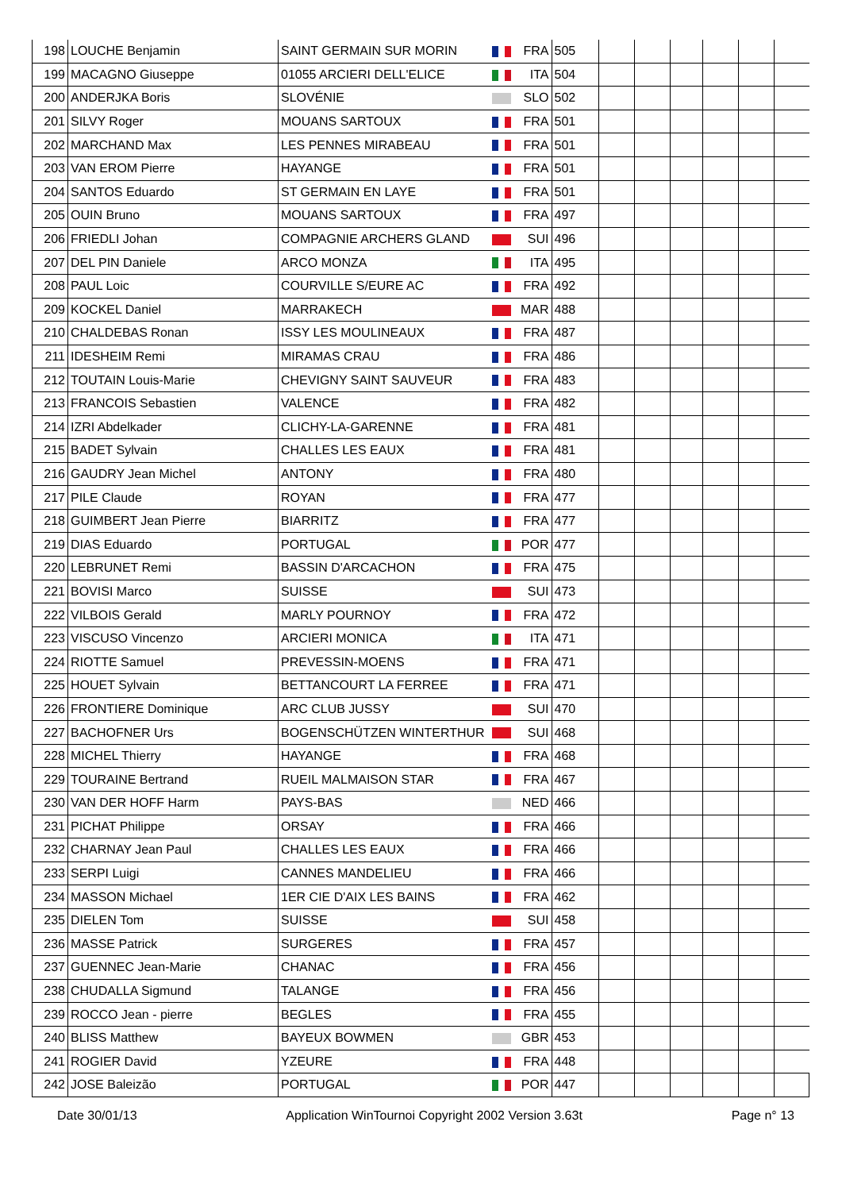| 198 | LOUCHE Benjamin | SAINT GERMAIN SUR MORIN | | FRA | 505 | | | | | | |
| 199 | MACAGNO Giuseppe | 01055 ARCIERI DELL'ELICE | | ITA | 504 | | | | | | |
| 200 | ANDERJKA Boris | SLOVÉNIE | | SLO | 502 | | | | | | |
| 201 | SILVY Roger | MOUANS SARTOUX | | FRA | 501 | | | | | | |
| 202 | MARCHAND Max | LES PENNES MIRABEAU | | FRA | 501 | | | | | | |
| 203 | VAN EROM Pierre | HAYANGE | | FRA | 501 | | | | | | |
| 204 | SANTOS Eduardo | ST GERMAIN EN LAYE | | FRA | 501 | | | | | | |
| 205 | OUIN Bruno | MOUANS SARTOUX | | FRA | 497 | | | | | | |
| 206 | FRIEDLI Johan | COMPAGNIE ARCHERS GLAND | | SUI | 496 | | | | | | |
| 207 | DEL PIN Daniele | ARCO MONZA | | ITA | 495 | | | | | | |
| 208 | PAUL Loic | COURVILLE S/EURE AC | | FRA | 492 | | | | | | |
| 209 | KOCKEL Daniel | MARRAKECH | | MAR | 488 | | | | | | |
| 210 | CHALDEBAS Ronan | ISSY LES MOULINEAUX | | FRA | 487 | | | | | | |
| 211 | IDESHEIM Remi | MIRAMAS CRAU | | FRA | 486 | | | | | | |
| 212 | TOUTAIN Louis-Marie | CHEVIGNY SAINT SAUVEUR | | FRA | 483 | | | | | | |
| 213 | FRANCOIS Sebastien | VALENCE | | FRA | 482 | | | | | | |
| 214 | IZRI Abdelkader | CLICHY-LA-GARENNE | | FRA | 481 | | | | | | |
| 215 | BADET Sylvain | CHALLES LES EAUX | | FRA | 481 | | | | | | |
| 216 | GAUDRY Jean Michel | ANTONY | | FRA | 480 | | | | | | |
| 217 | PILE Claude | ROYAN | | FRA | 477 | | | | | | |
| 218 | GUIMBERT Jean Pierre | BIARRITZ | | FRA | 477 | | | | | | |
| 219 | DIAS Eduardo | PORTUGAL | | POR | 477 | | | | | | |
| 220 | LEBRUNET Remi | BASSIN D'ARCACHON | | FRA | 475 | | | | | | |
| 221 | BOVISI Marco | SUISSE | | SUI | 473 | | | | | | |
| 222 | VILBOIS Gerald | MARLY POURNOY | | FRA | 472 | | | | | | |
| 223 | VISCUSO Vincenzo | ARCIERI MONICA | | ITA | 471 | | | | | | |
| 224 | RIOTTE Samuel | PREVESSIN-MOENS | | FRA | 471 | | | | | | |
| 225 | HOUET Sylvain | BETTANCOURT LA FERREE | | FRA | 471 | | | | | | |
| 226 | FRONTIERE Dominique | ARC CLUB JUSSY | | SUI | 470 | | | | | | |
| 227 | BACHOFNER Urs | BOGENSCHÜTZEN WINTERTHUR | | SUI | 468 | | | | | | |
| 228 | MICHEL Thierry | HAYANGE | | FRA | 468 | | | | | | |
| 229 | TOURAINE Bertrand | RUEIL MALMAISON STAR | | FRA | 467 | | | | | | |
| 230 | VAN DER HOFF Harm | PAYS-BAS | | NED | 466 | | | | | | |
| 231 | PICHAT Philippe | ORSAY | | FRA | 466 | | | | | | |
| 232 | CHARNAY Jean Paul | CHALLES LES EAUX | | FRA | 466 | | | | | | |
| 233 | SERPI Luigi | CANNES MANDELIEU | | FRA | 466 | | | | | | |
| 234 | MASSON Michael | 1ER CIE D'AIX LES BAINS | | FRA | 462 | | | | | | |
| 235 | DIELEN Tom | SUISSE | | SUI | 458 | | | | | | |
| 236 | MASSE Patrick | SURGERES | | FRA | 457 | | | | | | |
| 237 | GUENNEC Jean-Marie | CHANAC | | FRA | 456 | | | | | | |
| 238 | CHUDALLA Sigmund | TALANGE | | FRA | 456 | | | | | | |
| 239 | ROCCO Jean - pierre | BEGLES | | FRA | 455 | | | | | | |
| 240 | BLISS Matthew | BAYEUX BOWMEN | | GBR | 453 | | | | | | |
| 241 | ROGIER David | YZEURE | | FRA | 448 | | | | | | |
| 242 | JOSE Baleizão | PORTUGAL | | POR | 447 | | | | | | |
Date 30/01/13 Application WinTournoi Copyright 2002 Version 3.63t Page n° 13